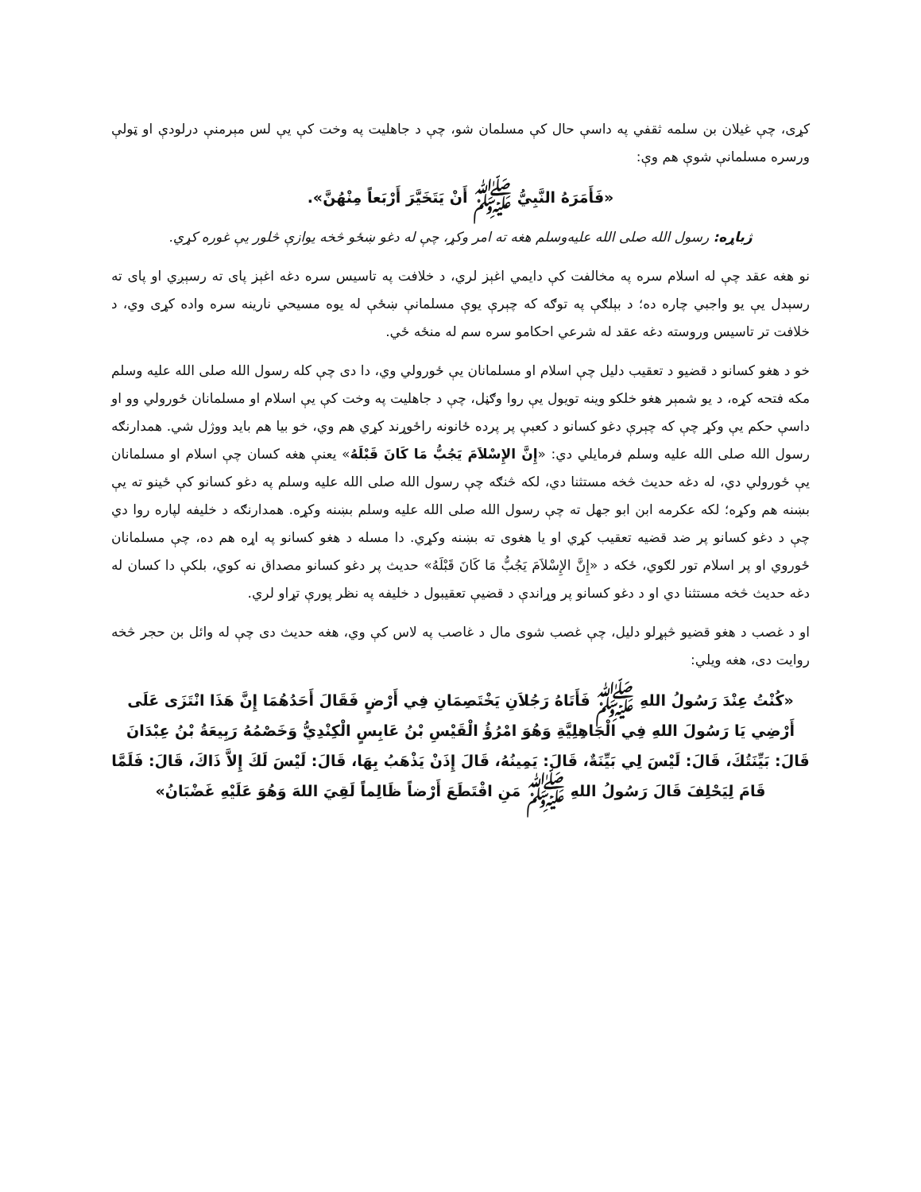کړی، چې غیلان بن سلمه ثقفي په داسې حال کې مسلمان شو، چې د جاهلیت په وخت کې یې لس مېرمنې درلودې او ټولې ورسره مسلمانې شوې هم وې:
«فَأَمَرَهُ النَّبِيُّ ﷺ أَنْ يَتَخَيَّرَ أَرْبَعاً مِنْهُنَّ».
ژباړه: رسول الله صلی الله علیه‌وسلم هغه ته امر وکړ، چې له دغو ښځو څخه یوازې څلور یې غوره کړي.
نو هغه عقد چې له اسلام سره په مخالفت کې دایمي اغېز لري، د خلافت په تاسیس سره دغه اغېز پای ته رسېږي او پای ته رسېدل یې یو واجبي چاره ده؛ د بېلګې په توګه که چېرې یوې مسلمانې ښځې له یوه مسیحي نارینه سره واده کړی وي، د خلافت تر تاسیس وروسته دغه عقد له شرعي احکامو سره سم له منځه ځي.
خو د هغو کسانو د قضیو د تعقیب دلیل چې اسلام او مسلمانان یې ځورولي وي، دا دی چې کله رسول الله صلی الله علیه وسلم مکه فتحه کړه، د یو شمېر هغو خلکو وینه تویول یې روا وګڼل، چې د جاهلیت په وخت کې یې اسلام او مسلمانان ځورولي وو او داسې حکم یې وکړ چې که چېرې دغو کسانو د کعبې پر پرده ځانونه راځوړند کړي هم وي، خو بیا هم باید ووژل شي. همدارنګه رسول الله صلی الله علیه وسلم فرمایلي دي: «إِنَّ الإِسْلاَمَ يَجُبُّ مَا كَانَ قَبْلَهُ» یعنې هغه کسان چې اسلام او مسلمانان یې ځورولي دي، له دغه حدیث څخه مستثنا دي، لکه څنګه چې رسول الله صلی الله علیه وسلم په دغو کسانو کې ځینو ته یې بښنه هم وکړه؛ لکه عکرمه ابن ابو جهل ته چې رسول الله صلی الله علیه وسلم بښنه وکړه. همدارنګه د خلیفه لپاره روا دي چې د دغو کسانو پر ضد قضیه تعقیب کړي او یا هغوی ته بښنه وکړي. دا مسله د هغو کسانو په اړه هم ده، چې مسلمانان ځوروي او پر اسلام تور لګوي، ځکه د «إِنَّ الإِسْلاَمَ يَجُبُّ مَا كَانَ قَبْلَهُ» حدیث پر دغو کسانو مصداق نه کوي، بلکې دا کسان له دغه حدیث څخه مستثنا دي او د دغو کسانو پر وړاندې د قضیې تعقیبول د خلیفه په نظر پورې تړاو لري.
او د غصب د هغو قضیو څېړلو دلیل، چې غصب شوی مال د غاصب په لاس کې وي، هغه حدیث دی چې له وائل بن حجر څخه روایت دی، هغه ویلي:
«كُنْتُ عِنْدَ رَسُولُ اللهِ ﷺ فَأَتَاهُ رَجُلاَنِ يَخْتَصِمَانِ فِي أَرْضٍ فَقَالَ أَحَدُهُمَا إِنَّ هَذَا انْتَزَى عَلَى أَرْضِي يَا رَسُولَ اللهِ فِي الْجَاهِلِيَّةِ وَهُوَ امْرُؤُ الْقَيْسِ بْنُ عَابِسٍ الْكِنْدِيُّ وَخَصْمُهُ رَبِيعَةُ بْنُ عِبْدَانَ قَالَ: بَيِّنَتُكَ، قَالَ: لَيْسَ لِي بَيِّنَةٌ، قَالَ: يَمِينُهُ، قَالَ إِذَنْ يَذْهَبُ بِهَا، قَالَ: لَيْسَ لَكَ إِلاَّ ذَاكَ، قَالَ: فَلَمَّا قَامَ لِيَحْلِفَ قَالَ رَسُولُ اللهِ ﷺ مَنِ اقْتَطَعَ أَرْضاً ظَالِماً لَقِيَ اللهَ وَهُوَ عَلَيْهِ غَضْبَانُ»